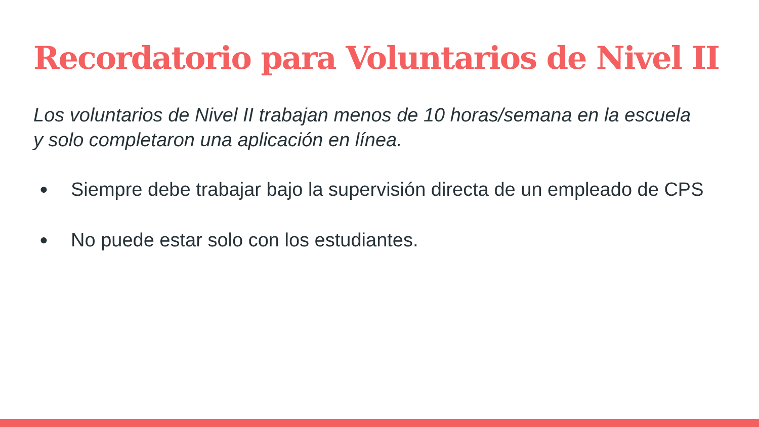Recordatorio para Voluntarios de Nivel II
Los voluntarios de Nivel II trabajan menos de 10 horas/semana en la escuela y solo completaron una aplicación en línea.
● Siempre debe trabajar bajo la supervisión directa de un empleado de CPS
● No puede estar solo con los estudiantes.